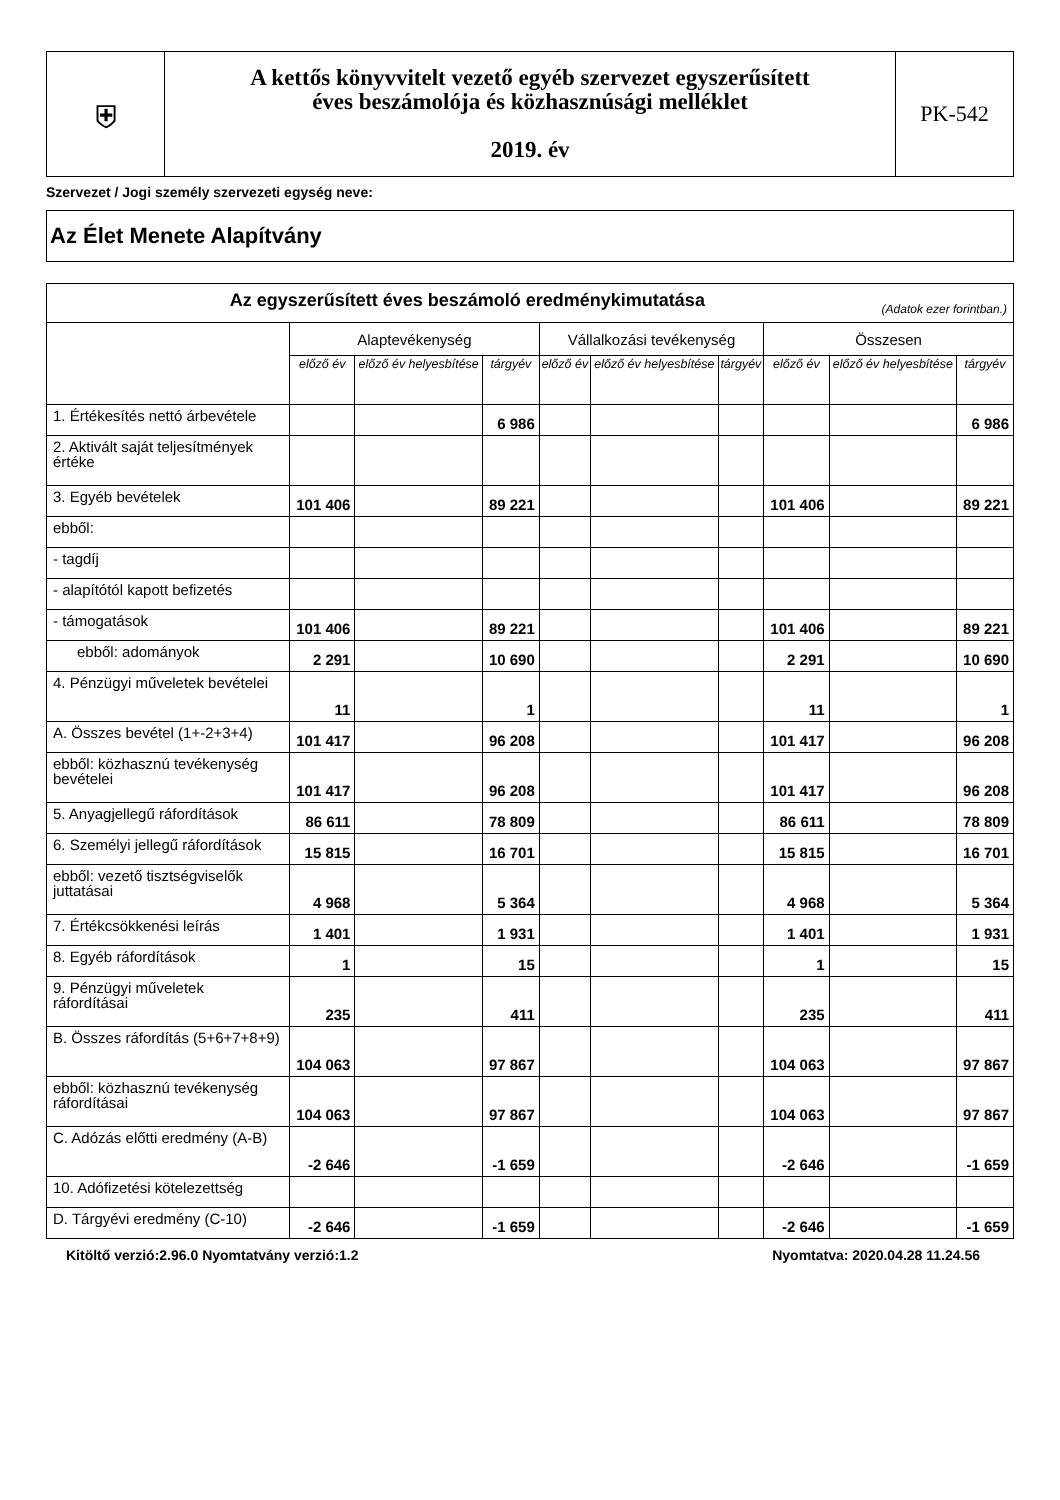| ⛨ | A kettős könyvvitelt vezető egyéb szervezet egyszerűsített éves beszámolója és közhasznúsági melléklet 2019. év | PK-542 |
Szervezet / Jogi személy szervezeti egység neve:
Az Élet Menete Alapítvány
| Az egyszerűsített éves beszámoló eredménykimutatása (Adatok ezer forintban.) | | | | | | | | | |
| --- | --- | --- | --- | --- | --- | --- | --- | --- | --- |
| | Alaptevékenység | | | Vállalkozási tevékenység | | | Összesen | | |
| | előző év | előző év helyesbítése | tárgyév | előző év | előző év helyesbítése | tárgyév | előző év | előző év helyesbítése | tárgyév |
| 1. Értékesítés nettó árbevétele | | | 6 986 | | | | | | 6 986 |
| 2. Aktivált saját teljesítmények értéke | | | | | | | | | |
| 3. Egyéb bevételek | 101 406 | | 89 221 | | | | 101 406 | | 89 221 |
| ebből: | | | | | | | | | |
| - tagdíj | | | | | | | | | |
| - alapítótól kapott befizetés | | | | | | | | | |
| - támogatások | 101 406 | | 89 221 | | | | 101 406 | | 89 221 |
| ebből: adományok | 2 291 | | 10 690 | | | | 2 291 | | 10 690 |
| 4. Pénzügyi műveletek bevételei | 11 | | 1 | | | | 11 | | 1 |
| A. Összes bevétel (1+-2+3+4) | 101 417 | | 96 208 | | | | 101 417 | | 96 208 |
| ebből: közhasznú tevékenység bevételei | 101 417 | | 96 208 | | | | 101 417 | | 96 208 |
| 5. Anyagjellegű ráfordítások | 86 611 | | 78 809 | | | | 86 611 | | 78 809 |
| 6. Személyi jellegű ráfordítások | 15 815 | | 16 701 | | | | 15 815 | | 16 701 |
| ebből: vezető tisztségviselők juttatásai | 4 968 | | 5 364 | | | | 4 968 | | 5 364 |
| 7. Értékcsökkenési leírás | 1 401 | | 1 931 | | | | 1 401 | | 1 931 |
| 8. Egyéb ráfordítások | 1 | | 15 | | | | 1 | | 15 |
| 9. Pénzügyi műveletek ráfordításai | 235 | | 411 | | | | 235 | | 411 |
| B. Összes ráfordítás (5+6+7+8+9) | 104 063 | | 97 867 | | | | 104 063 | | 97 867 |
| ebből: közhasznú tevékenység ráfordításai | 104 063 | | 97 867 | | | | 104 063 | | 97 867 |
| C. Adózás előtti eredmény (A-B) | -2 646 | | -1 659 | | | | -2 646 | | -1 659 |
| 10. Adófizetési kötelezettség | | | | | | | | | |
| D. Tárgyévi eredmény (C-10) | -2 646 | | -1 659 | | | | -2 646 | | -1 659 |
Kitöltő verzió:2.96.0 Nyomtatvány verzió:1.2 Nyomtatva: 2020.04.28 11.24.56